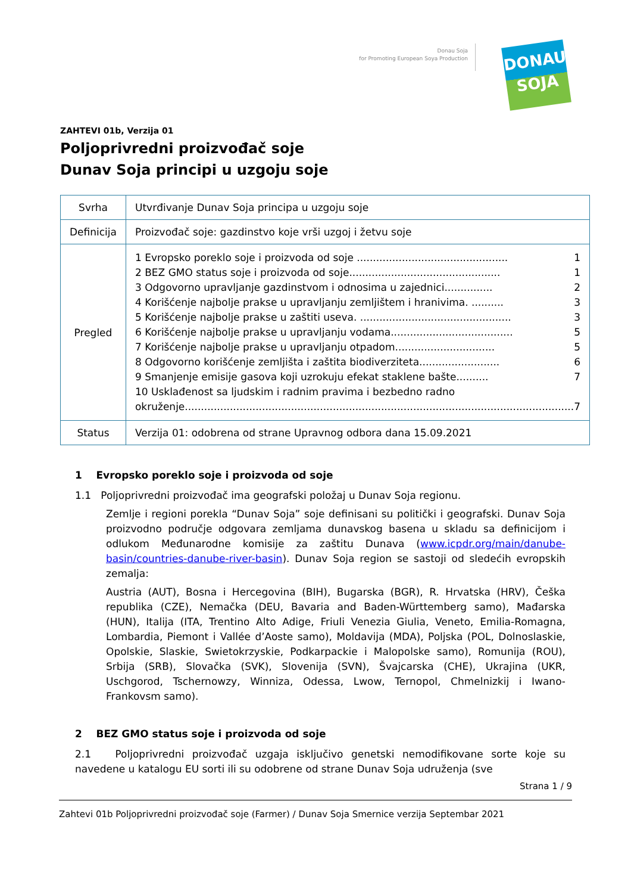Donau Soja
for Promoting European Soya Production
DONAU
SOJA
ZAHTEVI 01b, Verzija 01
Poljoprivredni proizvođač soje
Dunav Soja principi u uzgoju soje
| Svrha | Utvrđivanje Dunav Soja principa u uzgoju soje |
| Definicija | Proizvođač soje: gazdinstvo koje vrši uzgoj i žetvu soje |
| Pregled | 1 Evropsko poreklo soje i proizvoda od soje ............................................... 1 2 BEZ GMO status soje i proizvoda od soje............................................... 1 3 Odgovorno upravljanje gazdinstvom i odnosima u zajednici............... 2 4 Korišćenje najbolje prakse u upravljanju zemljištem i hranivima. .......... 3 5 Korišćenje najbolje prakse u zaštiti useva. ............................................... 3 6 Korišćenje najbolje prakse u upravljanju vodama...................................... 5 7 Korišćenje najbolje prakse u upravljanju otpadom............................... 5 8 Odgovorno korišćenje zemljišta i zaštita biodiverziteta......................... 6 9 Smanjenje emisije gasova koji uzrokuju efekat staklene bašte.......... 7 10 Usklađenost sa ljudskim i radnim pravima i bezbedno radno okruženje......................................................................................................................... 7 |
| Status | Verzija 01: odobrena od strane Upravnog odbora dana 15.09.2021 |
1 Evropsko poreklo soje i proizvoda od soje
1.1 Poljoprivredni proizvođač ima geografski položaj u Dunav Soja regionu.
Zemlje i regioni porekla “Dunav Soja” soje definisani su politički i geografski. Dunav Soja proizvodno područje odgovara zemljama dunavskog basena u skladu sa definicijom i odlukom Međunarodne komisije za zaštitu Dunava (www.icpdr.org/main/danube-basin/countries-danube-river-basin). Dunav Soja region se sastoji od sledećih evropskih zemalja:
Austria (AUT), Bosna i Hercegovina (BIH), Bugarska (BGR), R. Hrvatska (HRV), Češka republika (CZE), Nemačka (DEU, Bavaria and Baden-Württemberg samo), Mađarska (HUN), Italija (ITA, Trentino Alto Adige, Friuli Venezia Giulia, Veneto, Emilia-Romagna, Lombardia, Piemont i Vallée d’Aoste samo), Moldavija (MDA), Poljska (POL, Dolnoslaskie, Opolskie, Slaskie, Swietokrzyskie, Podkarpackie i Malopolske samo), Romunija (ROU), Srbija (SRB), Slovačka (SVK), Slovenija (SVN), Švajcarska (CHE), Ukrajina (UKR, Uschgorod, Tschernowzy, Winniza, Odessa, Lwow, Ternopol, Chmelnizkij i Iwano-Frankovsm samo).
2 BEZ GMO status soje i proizvoda od soje
2.1 Poljoprivredni proizvođač uzgaja isključivo genetski nemodifikovane sorte koje su navedene u katalogu EU sorti ili su odobrene od strane Dunav Soja udruženja (sve
Strana 1 / 9
Zahtevi 01b Poljoprivredni proizvođač soje (Farmer) / Dunav Soja Smernice verzija Septembar 2021